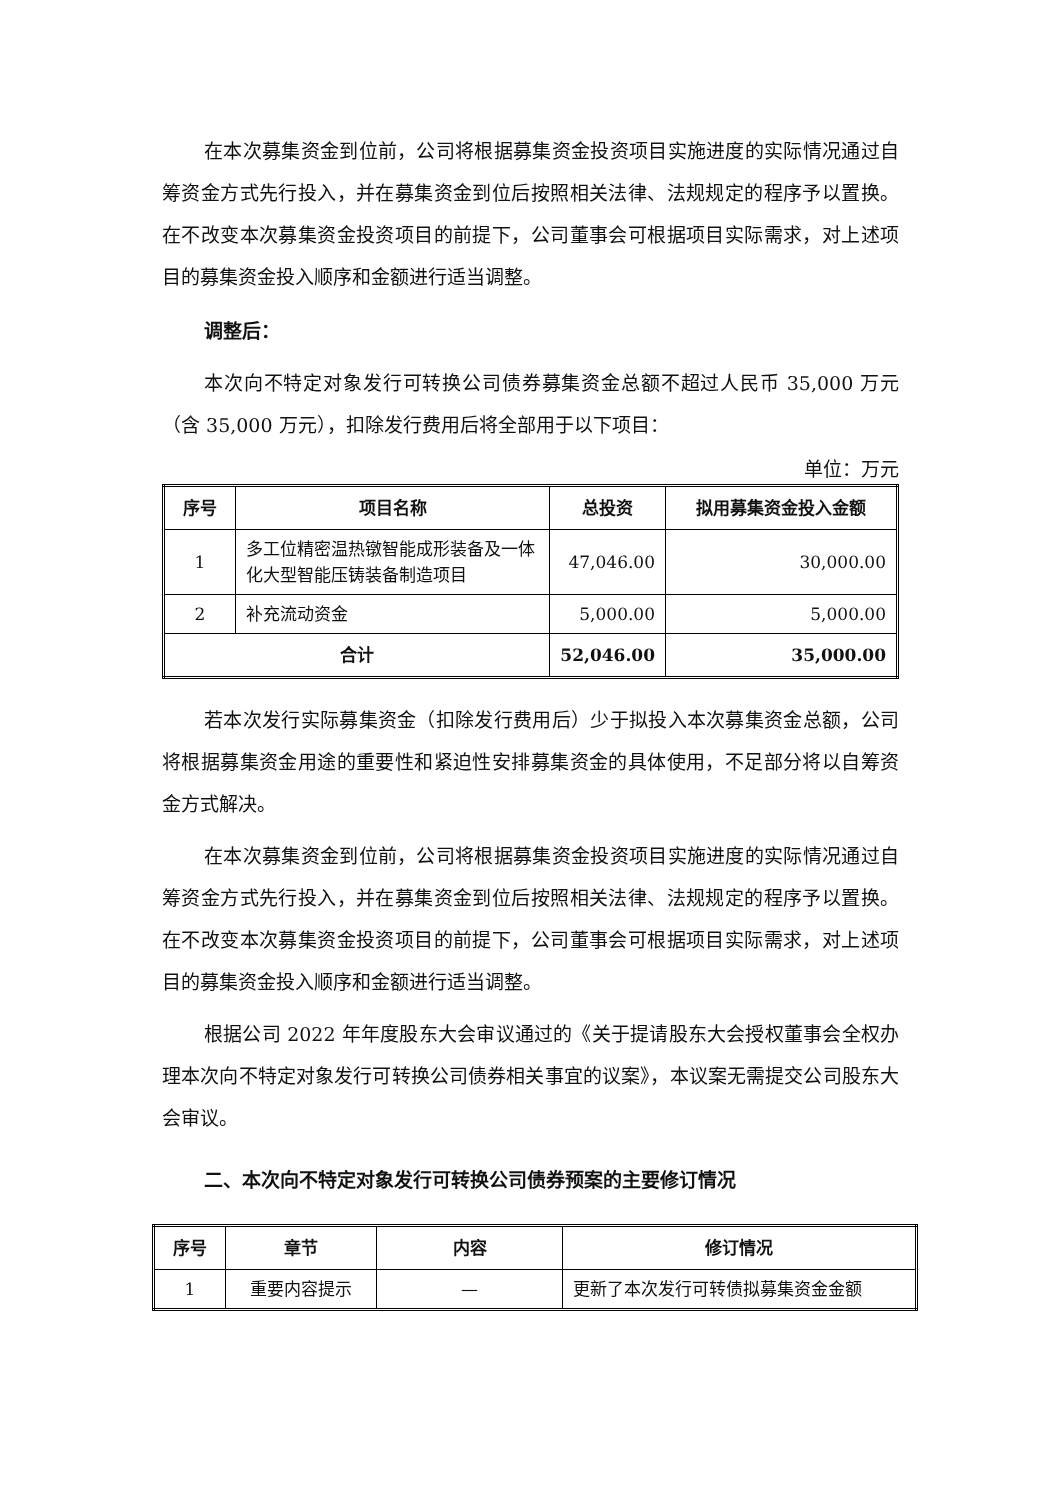在本次募集资金到位前，公司将根据募集资金投资项目实施进度的实际情况通过自筹资金方式先行投入，并在募集资金到位后按照相关法律、法规规定的程序予以置换。在不改变本次募集资金投资项目的前提下，公司董事会可根据项目实际需求，对上述项目的募集资金投入顺序和金额进行适当调整。
调整后：
本次向不特定对象发行可转换公司债券募集资金总额不超过人民币 35,000 万元（含 35,000 万元），扣除发行费用后将全部用于以下项目：
单位：万元
| 序号 | 项目名称 | 总投资 | 拟用募集资金投入金额 |
| --- | --- | --- | --- |
| 1 | 多工位精密温热镦智能成形装备及一体化大型智能压铸装备制造项目 | 47,046.00 | 30,000.00 |
| 2 | 补充流动资金 | 5,000.00 | 5,000.00 |
| 合计 | | 52,046.00 | 35,000.00 |
若本次发行实际募集资金（扣除发行费用后）少于拟投入本次募集资金总额，公司将根据募集资金用途的重要性和紧迫性安排募集资金的具体使用，不足部分将以自筹资金方式解决。
在本次募集资金到位前，公司将根据募集资金投资项目实施进度的实际情况通过自筹资金方式先行投入，并在募集资金到位后按照相关法律、法规规定的程序予以置换。在不改变本次募集资金投资项目的前提下，公司董事会可根据项目实际需求，对上述项目的募集资金投入顺序和金额进行适当调整。
根据公司 2022 年年度股东大会审议通过的《关于提请股东大会授权董事会全权办理本次向不特定对象发行可转换公司债券相关事宜的议案》，本议案无需提交公司股东大会审议。
二、本次向不特定对象发行可转换公司债券预案的主要修订情况
| 序号 | 章节 | 内容 | 修订情况 |
| --- | --- | --- | --- |
| 1 | 重要内容提示 | — | 更新了本次发行可转债拟募集资金金额 |